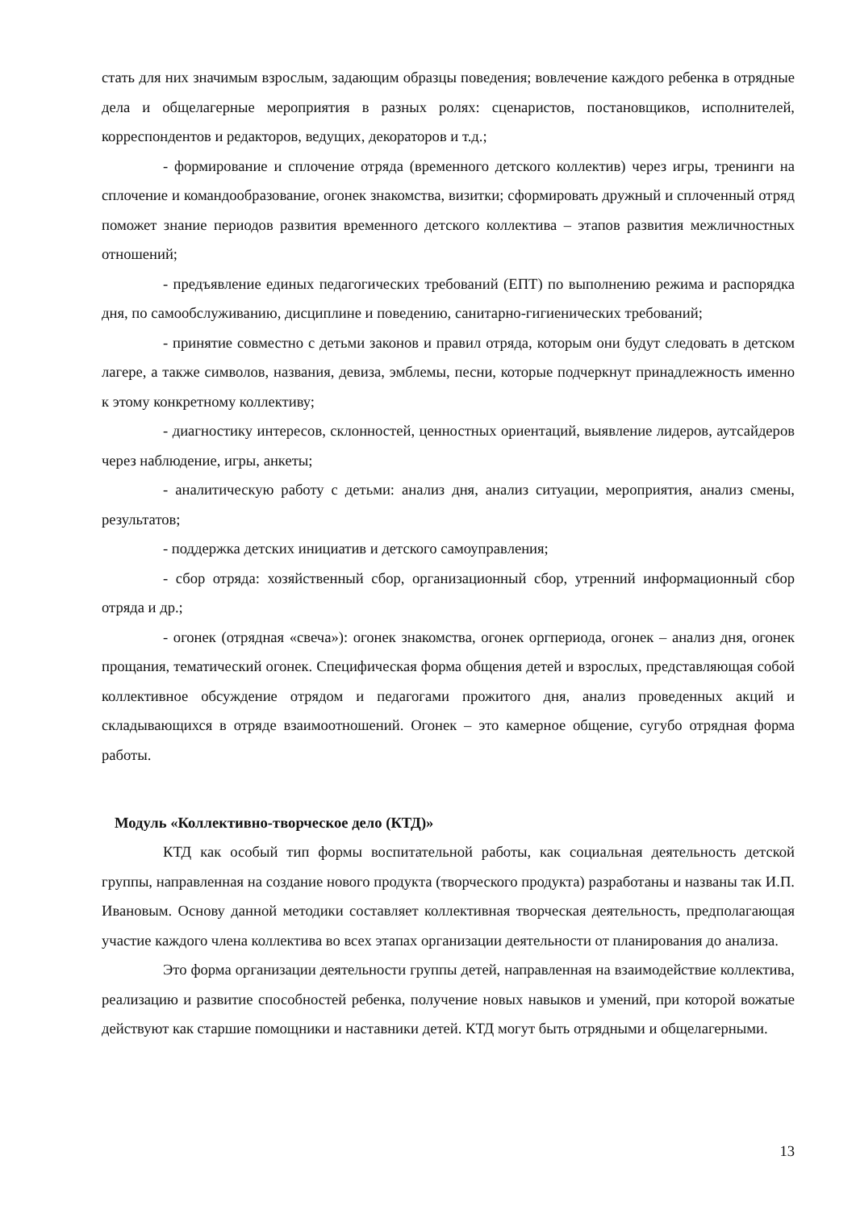стать для них значимым взрослым, задающим образцы поведения; вовлечение каждого ребенка в отрядные дела и общелагерные мероприятия в разных ролях: сценаристов, постановщиков, исполнителей, корреспондентов и редакторов, ведущих, декораторов и т.д.;
- формирование и сплочение отряда (временного детского коллектив) через игры, тренинги на сплочение и командообразование, огонек знакомства, визитки; сформировать дружный и сплоченный отряд поможет знание периодов развития временного детского коллектива – этапов развития межличностных отношений;
- предъявление единых педагогических требований (ЕПТ) по выполнению режима и распорядка дня, по самообслуживанию, дисциплине и поведению, санитарно-гигиенических требований;
- принятие совместно с детьми законов и правил отряда, которым они будут следовать в детском лагере, а также символов, названия, девиза, эмблемы, песни, которые подчеркнут принадлежность именно к этому конкретному коллективу;
- диагностику интересов, склонностей, ценностных ориентаций, выявление лидеров, аутсайдеров через наблюдение, игры, анкеты;
- аналитическую работу с детьми: анализ дня, анализ ситуации, мероприятия, анализ смены, результатов;
- поддержка детских инициатив и детского самоуправления;
- сбор отряда: хозяйственный сбор, организационный сбор, утренний информационный сбор отряда и др.;
- огонек (отрядная «свеча»): огонек знакомства, огонек оргпериода, огонек – анализ дня, огонек прощания, тематический огонек. Специфическая форма общения детей и взрослых, представляющая собой коллективное обсуждение отрядом и педагогами прожитого дня, анализ проведенных акций и складывающихся в отряде взаимоотношений. Огонек – это камерное общение, сугубо отрядная форма работы.
Модуль «Коллективно-творческое дело (КТД)»
КТД как особый тип формы воспитательной работы, как социальная деятельность детской группы, направленная на создание нового продукта (творческого продукта) разработаны и названы так И.П. Ивановым. Основу данной методики составляет коллективная творческая деятельность, предполагающая участие каждого члена коллектива во всех этапах организации деятельности от планирования до анализа.
Это форма организации деятельности группы детей, направленная на взаимодействие коллектива, реализацию и развитие способностей ребенка, получение новых навыков и умений, при которой вожатые действуют как старшие помощники и наставники детей. КТД могут быть отрядными и общелагерными.
13